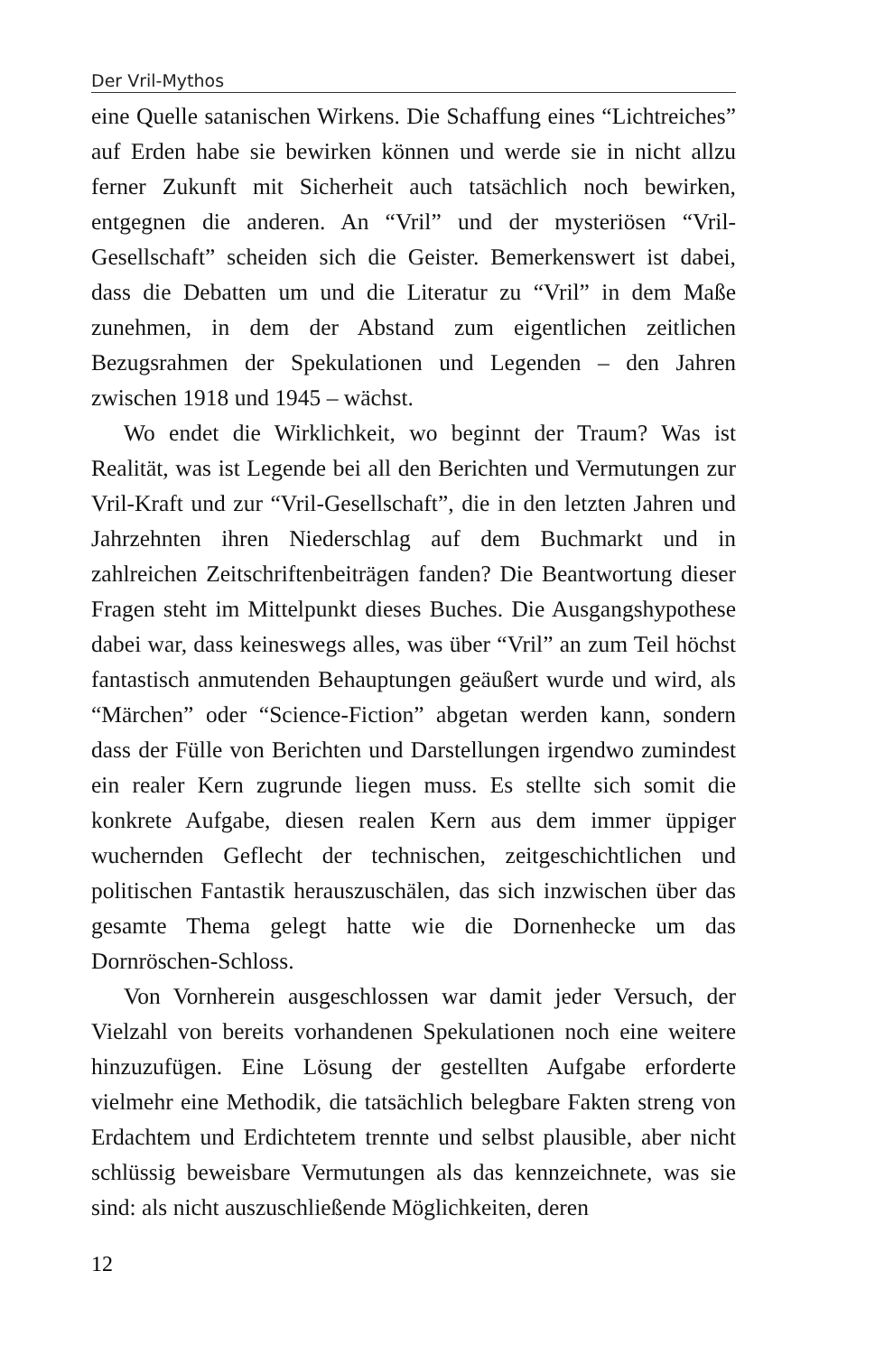Der Vril-Mythos
eine Quelle satanischen Wirkens. Die Schaffung eines “Lichtreiches” auf Erden habe sie bewirken können und werde sie in nicht allzu ferner Zukunft mit Sicherheit auch tatsächlich noch bewirken, entgegnen die anderen. An “Vril” und der mysteriösen “Vril-Gesellschaft” scheiden sich die Geister. Bemerkenswert ist dabei, dass die Debatten um und die Literatur zu “Vril” in dem Maße zunehmen, in dem der Abstand zum eigentlichen zeitlichen Bezugsrahmen der Spekulationen und Legenden – den Jahren zwischen 1918 und 1945 – wächst.
Wo endet die Wirklichkeit, wo beginnt der Traum? Was ist Realität, was ist Legende bei all den Berichten und Vermutungen zur Vril-Kraft und zur “Vril-Gesellschaft”, die in den letzten Jahren und Jahrzehnten ihren Niederschlag auf dem Buchmarkt und in zahlreichen Zeitschriftenbeiträgen fanden? Die Beantwortung dieser Fragen steht im Mittelpunkt dieses Buches. Die Ausgangshypothese dabei war, dass keineswegs alles, was über “Vril” an zum Teil höchst fantastisch anmutenden Behauptungen geäußert wurde und wird, als “Märchen” oder “Science-Fiction” abgetan werden kann, sondern dass der Fülle von Berichten und Darstellungen irgendwo zumindest ein realer Kern zugrunde liegen muss. Es stellte sich somit die konkrete Aufgabe, diesen realen Kern aus dem immer üppiger wuchernden Geflecht der technischen, zeitgeschichtlichen und politischen Fantastik herauszuschälen, das sich inzwischen über das gesamte Thema gelegt hatte wie die Dornenhecke um das Dornröschen-Schloss.
Von Vornherein ausgeschlossen war damit jeder Versuch, der Vielzahl von bereits vorhandenen Spekulationen noch eine weitere hinzuzufügen. Eine Lösung der gestellten Aufgabe erforderte vielmehr eine Methodik, die tatsächlich belegbare Fakten streng von Erdachtem und Erdichtetem trennte und selbst plausible, aber nicht schlüssig beweisbare Vermutungen als das kennzeichnete, was sie sind: als nicht auszuschließende Möglichkeiten, deren
12